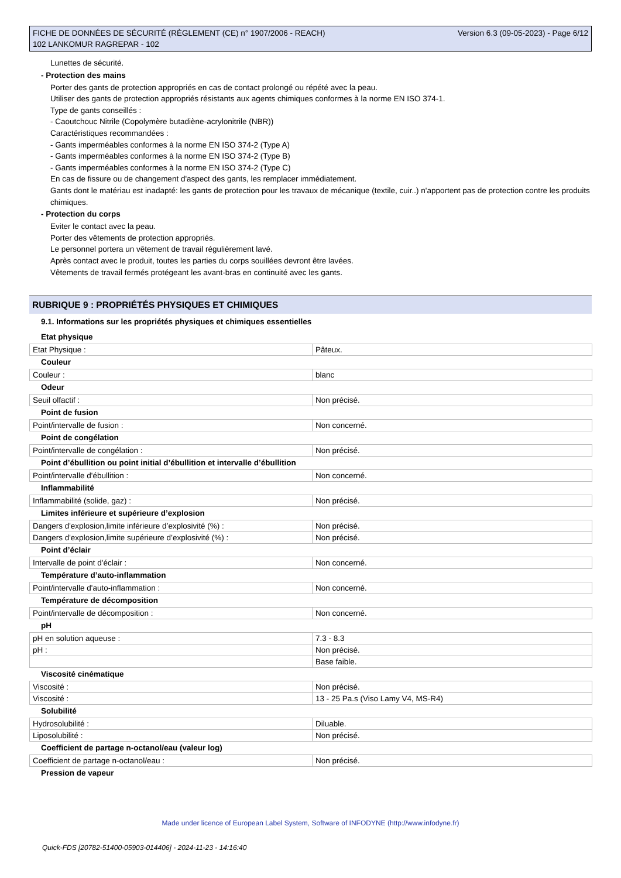FICHE DE DONNÉES DE SÉCURITÉ (RÈGLEMENT (CE) n° 1907/2006 - REACH)
102 LANKOMUR RAGREPAR - 102
Version 6.3 (09-05-2023) - Page 6/12
Lunettes de sécurité.
- Protection des mains
Porter des gants de protection appropriés en cas de contact prolongé ou répété avec la peau.
Utiliser des gants de protection appropriés résistants aux agents chimiques conformes à la norme EN ISO 374-1.
Type de gants conseillés :
- Caoutchouc Nitrile (Copolymère butadiène-acrylonitrile (NBR))
Caractéristiques recommandées :
- Gants imperméables conformes à la norme EN ISO 374-2 (Type A)
- Gants imperméables conformes à la norme EN ISO 374-2 (Type B)
- Gants imperméables conformes à la norme EN ISO 374-2 (Type C)
En cas de fissure ou de changement d'aspect des gants, les remplacer immédiatement.
Gants dont le matériau est inadapté: les gants de protection pour les travaux de mécanique (textile, cuir..) n'apportent pas de protection contre les produits chimiques.
- Protection du corps
Eviter le contact avec la peau.
Porter des vêtements de protection appropriés.
Le personnel portera un vêtement de travail régulièrement lavé.
Après contact avec le produit, toutes les parties du corps souillées devront être lavées.
Vêtements de travail fermés protégeant les avant-bras en continuité avec les gants.
RUBRIQUE 9 : PROPRIÉTÉS PHYSIQUES ET CHIMIQUES
9.1. Informations sur les propriétés physiques et chimiques essentielles
Etat physique
| Etat Physique : | Pâteux. |
Couleur
| Couleur : | blanc |
Odeur
| Seuil olfactif : | Non précisé. |
Point de fusion
| Point/intervalle de fusion : | Non concerné. |
Point de congélation
| Point/intervalle de congélation : | Non précisé. |
Point d’ébullition ou point initial d’ébullition et intervalle d’ébullition
| Point/intervalle d'ébullition : | Non concerné. |
Inflammabilité
| Inflammabilité (solide, gaz) : | Non précisé. |
Limites inférieure et supérieure d’explosion
| Dangers d'explosion,limite inférieure d’explosivité (%) : | Non précisé. |
| Dangers d'explosion,limite supérieure d’explosivité (%) : | Non précisé. |
Point d’éclair
| Intervalle de point d'éclair : | Non concerné. |
Température d’auto-inflammation
| Point/intervalle d'auto-inflammation : | Non concerné. |
Température de décomposition
| Point/intervalle de décomposition : | Non concerné. |
pH
| pH en solution aqueuse : | 7.3 - 8.3 |
| pH : | Non précisé. |
| | Base faible. |
Viscosité cinématique
| Viscosité : | Non précisé. |
| Viscosité : | 13 - 25 Pa.s (Viso Lamy V4, MS-R4) |
Solubilité
| Hydrosolubilité : | Diluable. |
| Liposolubilité : | Non précisé. |
Coefficient de partage n-octanol/eau (valeur log)
| Coefficient de partage n-octanol/eau : | Non précisé. |
Pression de vapeur
Made under licence of European Label System, Software of INFODYNE (http://www.infodyne.fr)
Quick-FDS [20782-51400-05903-014406] - 2024-11-23 - 14:16:40